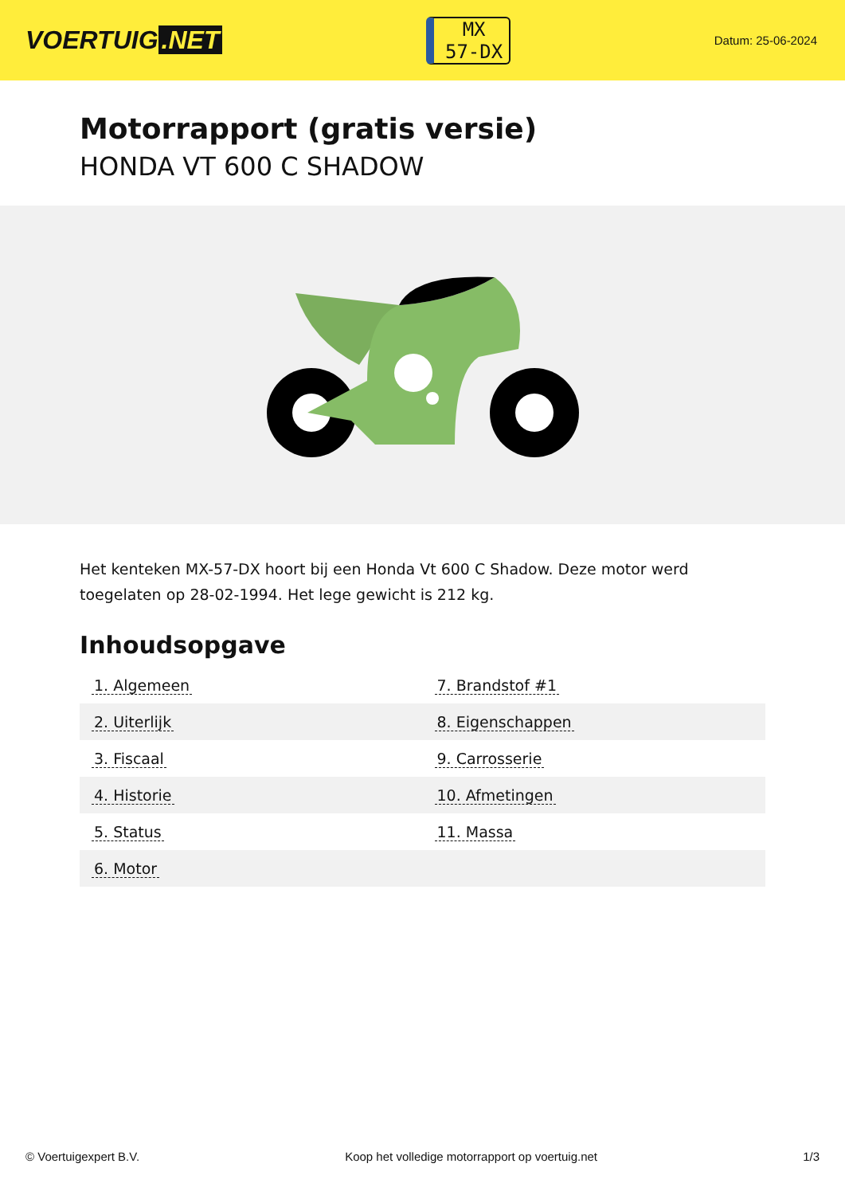VOERTUIG.NET
MX
57-DX
Datum: 25-06-2024
Motorrapport (gratis versie)
HONDA VT 600 C SHADOW
Het kenteken MX-57-DX hoort bij een Honda Vt 600 C Shadow. Deze motor werd toegelaten op 28-02-1994. Het lege gewicht is 212 kg.
Inhoudsopgave
| 1. Algemeen | 7. Brandstof #1 |
| 2. Uiterlijk | 8. Eigenschappen |
| 3. Fiscaal | 9. Carrosserie |
| 4. Historie | 10. Afmetingen |
| 5. Status | 11. Massa |
| 6. Motor | |
© Voertuigexpert B.V. Koop het volledige motorrapport op voertuig.net 1/3